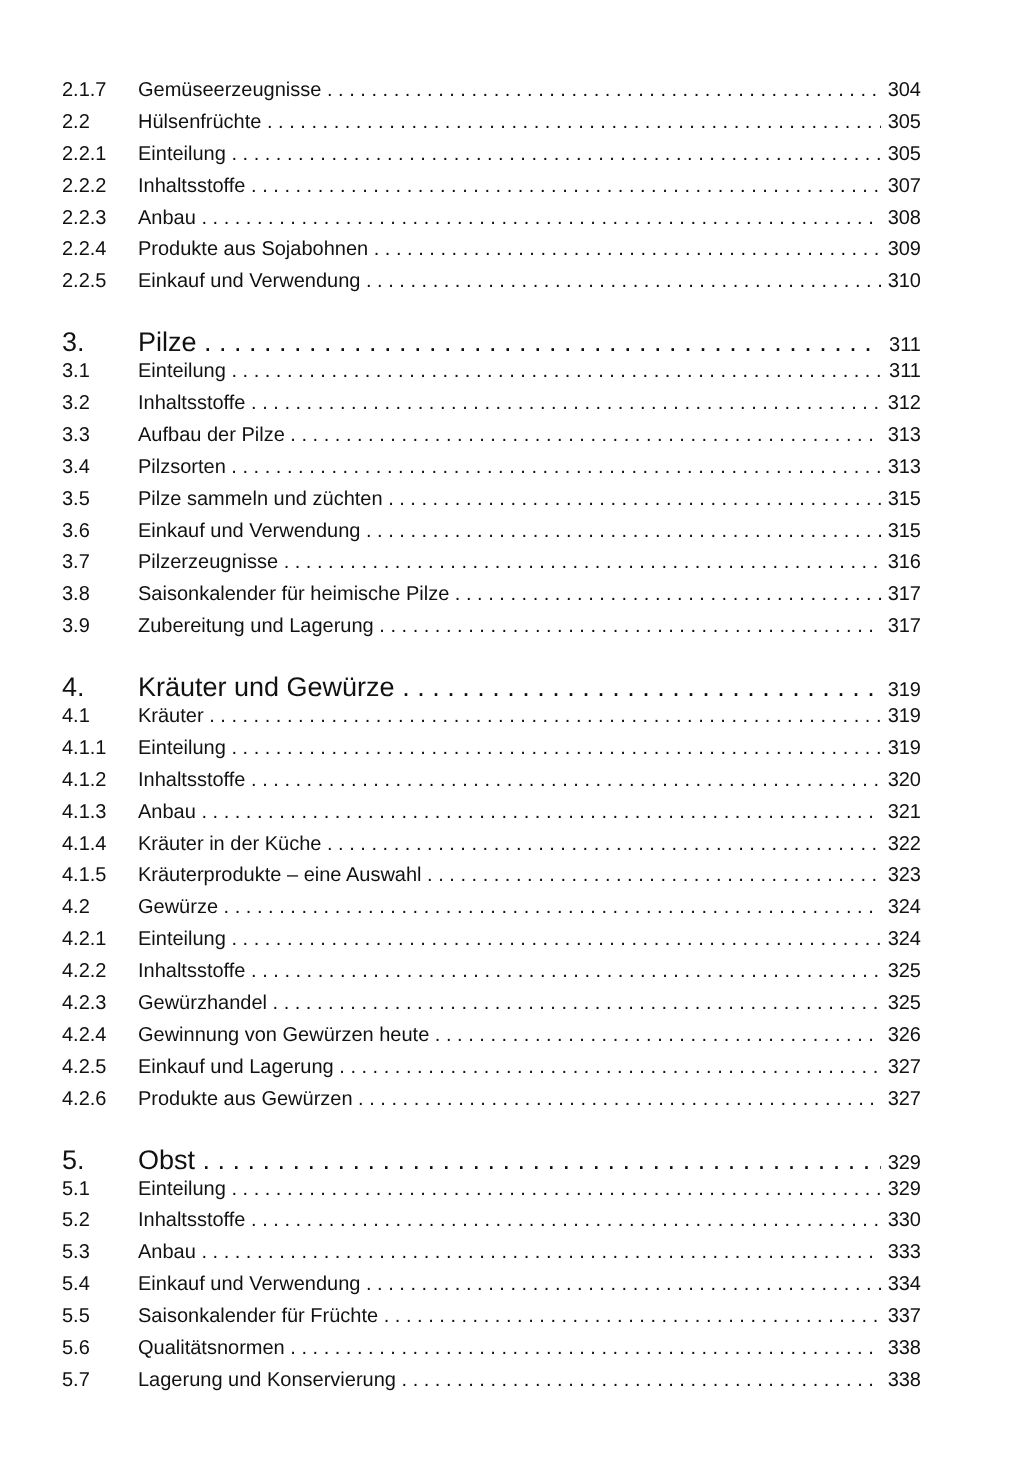2.1.7 Gemüseerzeugnisse 304
2.2 Hülsenfrüchte 305
2.2.1 Einteilung 305
2.2.2 Inhaltsstoffe 307
2.2.3 Anbau 308
2.2.4 Produkte aus Sojabohnen 309
2.2.5 Einkauf und Verwendung 310
3. Pilze 311
3.1 Einteilung 311
3.2 Inhaltsstoffe 312
3.3 Aufbau der Pilze 313
3.4 Pilzsorten 313
3.5 Pilze sammeln und züchten 315
3.6 Einkauf und Verwendung 315
3.7 Pilzerzeugnisse 316
3.8 Saisonkalender für heimische Pilze 317
3.9 Zubereitung und Lagerung 317
4. Kräuter und Gewürze 319
4.1 Kräuter 319
4.1.1 Einteilung 319
4.1.2 Inhaltsstoffe 320
4.1.3 Anbau 321
4.1.4 Kräuter in der Küche 322
4.1.5 Kräuterprodukte – eine Auswahl 323
4.2 Gewürze 324
4.2.1 Einteilung 324
4.2.2 Inhaltsstoffe 325
4.2.3 Gewürzhandel 325
4.2.4 Gewinnung von Gewürzen heute 326
4.2.5 Einkauf und Lagerung 327
4.2.6 Produkte aus Gewürzen 327
5. Obst 329
5.1 Einteilung 329
5.2 Inhaltsstoffe 330
5.3 Anbau 333
5.4 Einkauf und Verwendung 334
5.5 Saisonkalender für Früchte 337
5.6 Qualitätsnormen 338
5.7 Lagerung und Konservierung 338